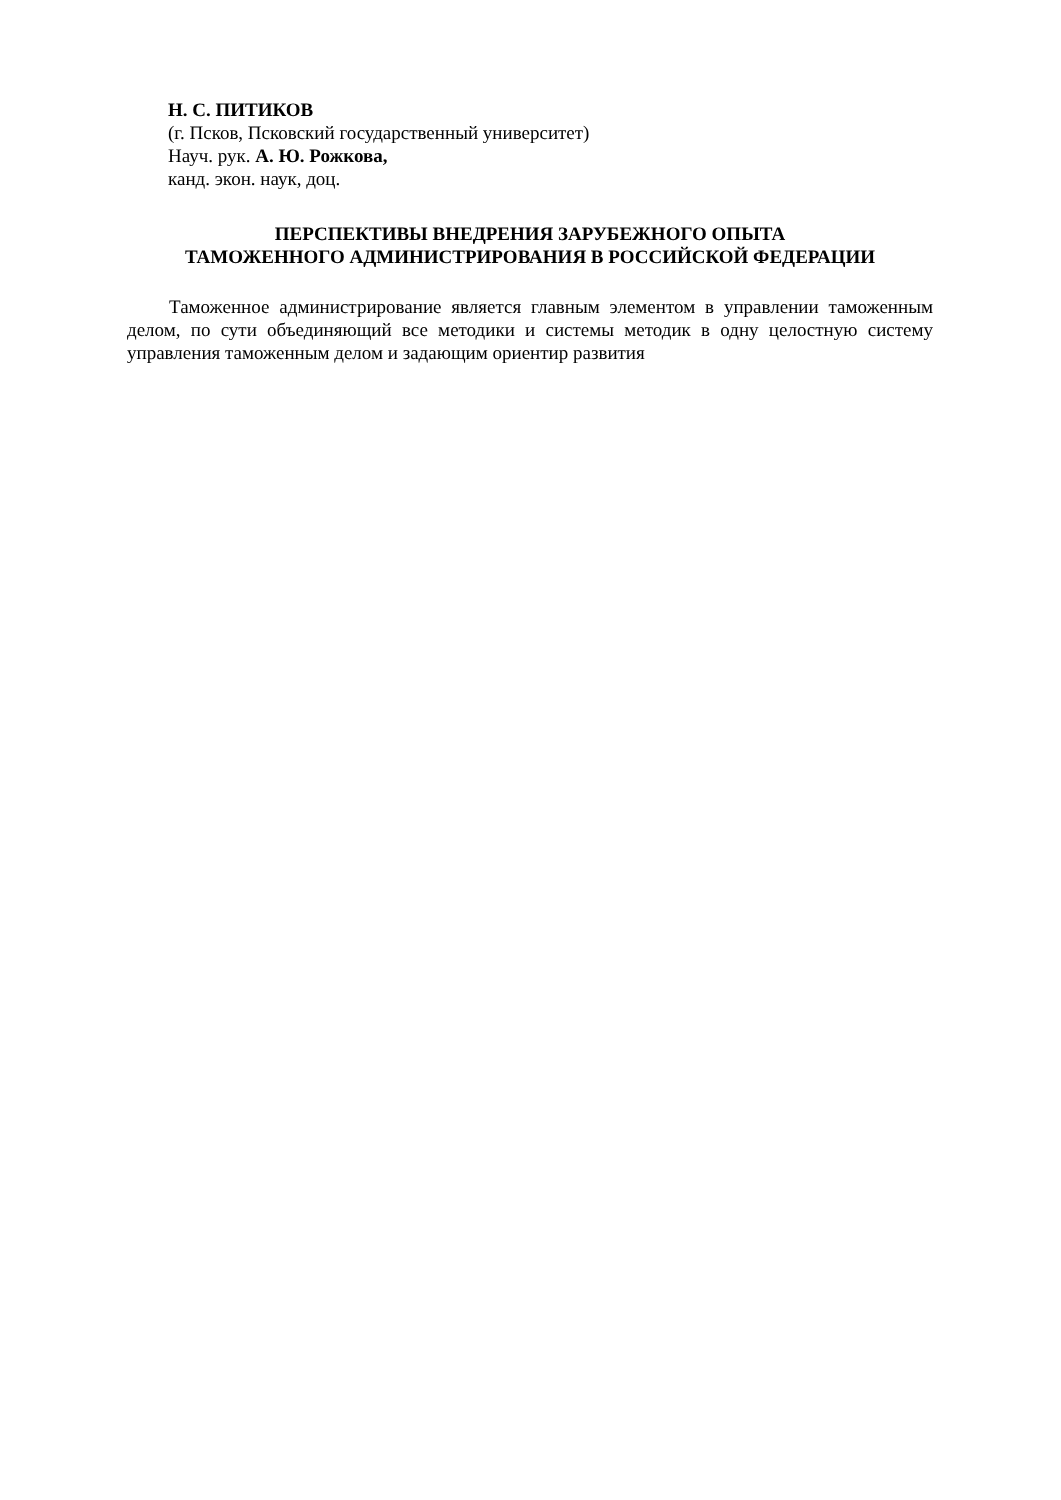Н. С. ПИТИКОВ
(г. Псков, Псковский государственный университет)
Науч. рук. А. Ю. Рожкова,
канд. экон. наук, доц.
ПЕРСПЕКТИВЫ ВНЕДРЕНИЯ ЗАРУБЕЖНОГО ОПЫТА
ТАМОЖЕННОГО АДМИНИСТРИРОВАНИЯ В РОССИЙСКОЙ ФЕДЕРАЦИИ
Таможенное администрирование является главным элементом в управлении таможенным делом, по сути объединяющий все методики и системы методик в одну целостную систему управления таможенным делом и задающим ориентир развития